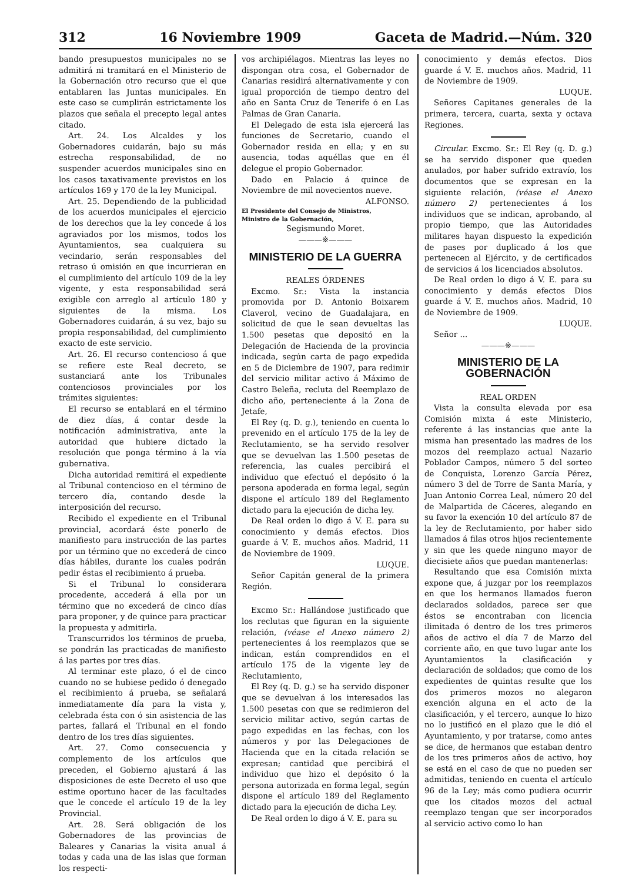312 16 Noviembre 1909 Gaceta de Madrid.—Núm. 320
bando presupuestos municipales no se admitirá ni tramitará en el Ministerio de la Gobernación otro recurso que el que entablaren las Juntas municipales. En este caso se cumplirán estrictamente los plazos que señala el precepto legal antes citado.
Art. 24. Los Alcaldes y los Gobernadores cuidarán, bajo su más estrecha responsabilidad, de no suspender acuerdos municipales sino en los casos taxativamente previstos en los artículos 169 y 170 de la ley Municipal.
Art. 25. Dependiendo de la publicidad de los acuerdos municipales el ejercicio de los derechos que la ley concede á los agraviados por los mismos, todos los Ayuntamientos, sea cualquiera su vecindario, serán responsables del retraso ú omisión en que incurrieran en el cumplimiento del artículo 109 de la ley vigente, y esta responsabilidad será exigible con arreglo al artículo 180 y siguientes de la misma. Los Gobernadores cuidarán, á su vez, bajo su propia responsabilidad, del cumplimiento exacto de este servicio.
Art. 26. El recurso contencioso á que se refiere este Real decreto, se sustanciará ante los Tribunales contenciosos provinciales por los trámites siguientes:
El recurso se entablará en el término de diez días, á contar desde la notificación administrativa, ante la autoridad que hubiere dictado la resolución que ponga término á la vía gubernativa.
Dicha autoridad remitirá el expediente al Tribunal contencioso en el término de tercero día, contando desde la interposición del recurso.
Recibido el expediente en el Tribunal provincial, acordará éste ponerlo de manifiesto para instrucción de las partes por un término que no excederá de cinco días hábiles, durante los cuales podrán pedir éstas el recibimiento á prueba.
Si el Tribunal lo considerara procedente, accederá á ella por un término que no excederá de cinco días para proponer, y de quince para practicar la propuesta y admitirla.
Transcurridos los términos de prueba, se pondrán las practicadas de manifiesto á las partes por tres días.
Al terminar este plazo, ó el de cinco cuando no se hubiese pedido ó denegado el recibimiento á prueba, se señalará inmediatamente día para la vista y, celebrada ésta con ó sin asistencia de las partes, fallará el Tribunal en el fondo dentro de los tres días siguientes.
Art. 27. Como consecuencia y complemento de los artículos que preceden, el Gobierno ajustará á las disposiciones de este Decreto el uso que estime oportuno hacer de las facultades que le concede el artículo 19 de la ley Provincial.
Art. 28. Será obligación de los Gobernadores de las provincias de Baleares y Canarias la visita anual á todas y cada una de las islas que forman los respecti-
vos archipiélagos. Mientras las leyes no dispongan otra cosa, el Gobernador de Canarias residirá alternativamente y con igual proporción de tiempo dentro del año en Santa Cruz de Tenerife ó en Las Palmas de Gran Canaria.
El Delegado de esta isla ejercerá las funciones de Secretario, cuando el Gobernador resida en ella; y en su ausencia, todas aquéllas que en él delegue el propio Gobernador.
Dado en Palacio á quince de Noviembre de mil novecientos nueve.
ALFONSO.
El Presidente del Consejo de Ministros,
Ministro de la Gobernación,
Segismundo Moret.
———※———
MINISTERIO DE LA GUERRA
REALES ÓRDENES
Excmo. Sr.: Vista la instancia promovida por D. Antonio Boixarem Claverol, vecino de Guadalajara, en solicitud de que le sean devueltas las 1.500 pesetas que depositó en la Delegación de Hacienda de la provincia indicada, según carta de pago expedida en 5 de Diciembre de 1907, para redimir del servicio militar activo á Máximo de Castro Beleña, recluta del Reemplazo de dicho año, perteneciente á la Zona de Jetafe,
El Rey (q. D. g.), teniendo en cuenta lo prevenido en el artículo 175 de la ley de Reclutamiento, se ha servido resolver que se devuelvan las 1.500 pesetas de referencia, las cuales percibirá el individuo que efectuó el depósito ó la persona apoderada en forma legal, según dispone el artículo 189 del Reglamento dictado para la ejecución de dicha ley.
De Real orden lo digo á V. E. para su conocimiento y demás efectos. Dios guarde á V. E. muchos años. Madrid, 11 de Noviembre de 1909.
LUQUE.
Señor Capitán general de la primera Región.
Excmo Sr.: Hallándose justificado que los reclutas que figuran en la siguiente relación, (véase el Anexo número 2) pertenecientes á los reemplazos que se indican, están comprendidos en el artículo 175 de la vigente ley de Reclutamiento,
El Rey (q. D. g.) se ha servido disponer que se devuelvan á los interesados las 1.500 pesetas con que se redimieron del servicio militar activo, según cartas de pago expedidas en las fechas, con los números y por las Delegaciones de Hacienda que en la citada relación se expresan; cantidad que percibirá el individuo que hizo el depósito ó la persona autorizada en forma legal, según dispone el artículo 189 del Reglamento dictado para la ejecución de dicha Ley.
De Real orden lo digo á V. E. para su
conocimiento y demás efectos. Dios guarde á V. E. muchos años. Madrid, 11 de Noviembre de 1909.
LUQUE.
Señores Capitanes generales de la primera, tercera, cuarta, sexta y octava Regiones.
Circular. Excmo. Sr.: El Rey (q. D. g.) se ha servido disponer que queden anulados, por haber sufrido extravío, los documentos que se expresan en la siguiente relación, (véase el Anexo número 2) pertenecientes á los individuos que se indican, aprobando, al propio tiempo, que las Autoridades militares hayan dispuesto la expedición de pases por duplicado á los que pertenecen al Ejército, y de certificados de servicios á los licenciados absolutos.
De Real orden lo digo á V. E. para su conocimiento y demás efectos Dios guarde á V. E. muchos años. Madrid, 10 de Noviembre de 1909.
LUQUE.
Señor ...
———※———
MINISTERIO DE LA GOBERNACIÓN
REAL ORDEN
Vista la consulta elevada por esa Comisión mixta á este Ministerio, referente á las instancias que ante la misma han presentado las madres de los mozos del reemplazo actual Nazario Poblador Campos, número 5 del sorteo de Conquista, Lorenzo García Pérez, número 3 del de Torre de Santa María, y Juan Antonio Correa Leal, número 20 del de Malpartida de Cáceres, alegando en su favor la exención 10 del artículo 87 de la ley de Reclutamiento, por haber sido llamados á filas otros hijos recientemente y sin que les quede ninguno mayor de diecisiete años que puedan mantenerlas:
Resultando que esa Comisión mixta expone que, á juzgar por los reemplazos en que los hermanos llamados fueron declarados soldados, parece ser que éstos se encontraban con licencia ilimitada ó dentro de los tres primeros años de activo el día 7 de Marzo del corriente año, en que tuvo lugar ante los Ayuntamientos la clasificación y declaración de soldados; que como de los expedientes de quintas resulte que los dos primeros mozos no alegaron exención alguna en el acto de la clasificación, y el tercero, aunque lo hizo no lo justificó en el plazo que le dió el Ayuntamiento, y por tratarse, como antes se dice, de hermanos que estaban dentro de los tres primeros años de activo, hoy se está en el caso de que no pueden ser admitidas, teniendo en cuenta el artículo 96 de la Ley; más como pudiera ocurrir que los citados mozos del actual reemplazo tengan que ser incorporados al servicio activo como lo han